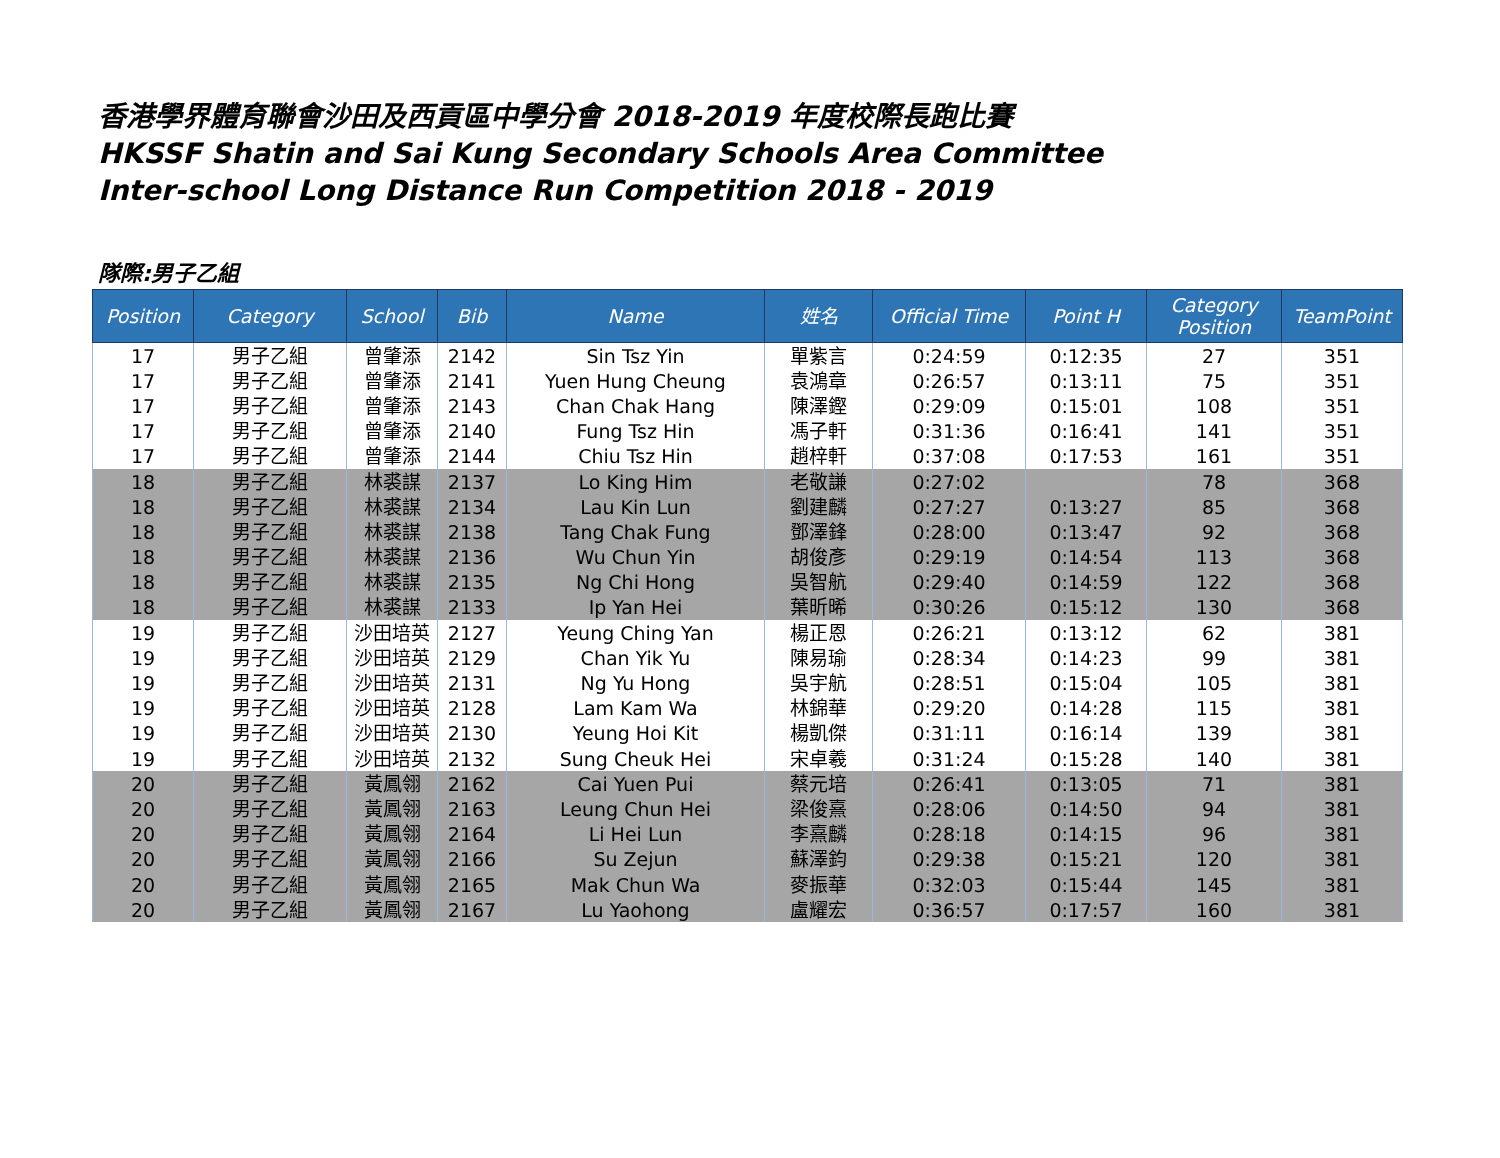香港學界體育聯會沙田及西貢區中學分會 2018-2019 年度校際長跑比賽
HKSSF Shatin and Sai Kung Secondary Schools Area Committee
Inter-school Long Distance Run Competition 2018 - 2019
隊際:男子乙組
| Position | Category | School | Bib | Name | 姓名 | Official Time | Point H | Category Position | TeamPoint |
| --- | --- | --- | --- | --- | --- | --- | --- | --- | --- |
| 17 | 男子乙組 | 曾肇添 | 2142 | Sin Tsz Yin | 單紫言 | 0:24:59 | 0:12:35 | 27 | 351 |
| 17 | 男子乙組 | 曾肇添 | 2141 | Yuen Hung Cheung | 袁鴻章 | 0:26:57 | 0:13:11 | 75 | 351 |
| 17 | 男子乙組 | 曾肇添 | 2143 | Chan Chak Hang | 陳澤鏗 | 0:29:09 | 0:15:01 | 108 | 351 |
| 17 | 男子乙組 | 曾肇添 | 2140 | Fung Tsz Hin | 馮子軒 | 0:31:36 | 0:16:41 | 141 | 351 |
| 17 | 男子乙組 | 曾肇添 | 2144 | Chiu Tsz Hin | 趙梓軒 | 0:37:08 | 0:17:53 | 161 | 351 |
| 18 | 男子乙組 | 林裘謀 | 2137 | Lo King Him | 老敬謙 | 0:27:02 | | 78 | 368 |
| 18 | 男子乙組 | 林裘謀 | 2134 | Lau Kin Lun | 劉建麟 | 0:27:27 | 0:13:27 | 85 | 368 |
| 18 | 男子乙組 | 林裘謀 | 2138 | Tang Chak Fung | 鄧澤鋒 | 0:28:00 | 0:13:47 | 92 | 368 |
| 18 | 男子乙組 | 林裘謀 | 2136 | Wu Chun Yin | 胡俊彥 | 0:29:19 | 0:14:54 | 113 | 368 |
| 18 | 男子乙組 | 林裘謀 | 2135 | Ng Chi Hong | 吳智航 | 0:29:40 | 0:14:59 | 122 | 368 |
| 18 | 男子乙組 | 林裘謀 | 2133 | Ip Yan Hei | 葉昕晞 | 0:30:26 | 0:15:12 | 130 | 368 |
| 19 | 男子乙組 | 沙田培英 | 2127 | Yeung Ching Yan | 楊正恩 | 0:26:21 | 0:13:12 | 62 | 381 |
| 19 | 男子乙組 | 沙田培英 | 2129 | Chan Yik Yu | 陳易瑜 | 0:28:34 | 0:14:23 | 99 | 381 |
| 19 | 男子乙組 | 沙田培英 | 2131 | Ng Yu Hong | 吳宇航 | 0:28:51 | 0:15:04 | 105 | 381 |
| 19 | 男子乙組 | 沙田培英 | 2128 | Lam Kam Wa | 林錦華 | 0:29:20 | 0:14:28 | 115 | 381 |
| 19 | 男子乙組 | 沙田培英 | 2130 | Yeung Hoi Kit | 楊凱傑 | 0:31:11 | 0:16:14 | 139 | 381 |
| 19 | 男子乙組 | 沙田培英 | 2132 | Sung Cheuk Hei | 宋卓羲 | 0:31:24 | 0:15:28 | 140 | 381 |
| 20 | 男子乙組 | 黃鳳翎 | 2162 | Cai Yuen Pui | 蔡元培 | 0:26:41 | 0:13:05 | 71 | 381 |
| 20 | 男子乙組 | 黃鳳翎 | 2163 | Leung Chun Hei | 梁俊熹 | 0:28:06 | 0:14:50 | 94 | 381 |
| 20 | 男子乙組 | 黃鳳翎 | 2164 | Li Hei Lun | 李熹麟 | 0:28:18 | 0:14:15 | 96 | 381 |
| 20 | 男子乙組 | 黃鳳翎 | 2166 | Su Zejun | 蘇澤鈞 | 0:29:38 | 0:15:21 | 120 | 381 |
| 20 | 男子乙組 | 黃鳳翎 | 2165 | Mak Chun Wa | 麥振華 | 0:32:03 | 0:15:44 | 145 | 381 |
| 20 | 男子乙組 | 黃鳳翎 | 2167 | Lu Yaohong | 盧耀宏 | 0:36:57 | 0:17:57 | 160 | 381 |